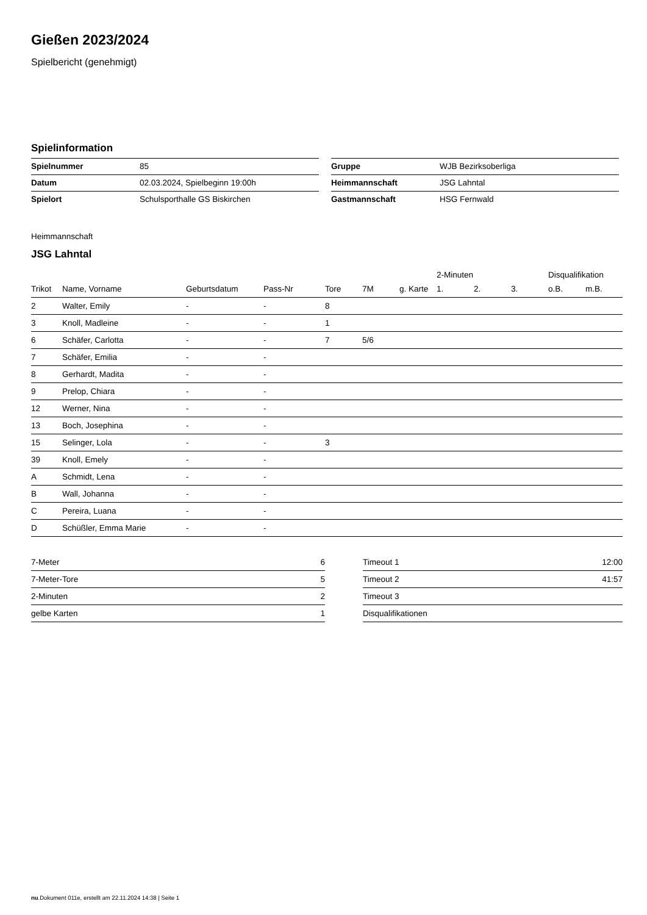Gießen 2023/2024
Spielbericht (genehmigt)
Spielinformation
| Spielnummer | 85 |
| Datum | 02.03.2024, Spielbeginn 19:00h |
| Spielort | Schulsporthalle GS Biskirchen |
| Gruppe | WJB Bezirksoberliga |
| Heimmannschaft | JSG Lahntal |
| Gastmannschaft | HSG Fernwald |
Heimmannschaft
JSG Lahntal
| | | | | | | | 2-Minuten | | | Disqualifikation | |
| --- | --- | --- | --- | --- | --- | --- | --- | --- | --- | --- | --- |
| Trikot | Name, Vorname | Geburtsdatum | Pass-Nr | Tore | 7M | g. Karte | 1. | 2. | 3. | o.B. | m.B. |
| 2 | Walter, Emily | - | - | 8 | | | | | | | |
| 3 | Knoll, Madleine | - | - | 1 | | | | | | | |
| 6 | Schäfer, Carlotta | - | - | 7 | 5/6 | | | | | | |
| 7 | Schäfer, Emilia | - | - | | | | | | | | |
| 8 | Gerhardt, Madita | - | - | | | | | | | | |
| 9 | Prelop, Chiara | - | - | | | | | | | | |
| 12 | Werner, Nina | - | - | | | | | | | | |
| 13 | Boch, Josephina | - | - | | | | | | | | |
| 15 | Selinger, Lola | - | - | 3 | | | | | | | |
| 39 | Knoll, Emely | - | - | | | | | | | | |
| A | Schmidt, Lena | - | - | | | | | | | | |
| B | Wall, Johanna | - | - | | | | | | | | |
| C | Pereira, Luana | - | - | | | | | | | | |
| D | Schüßler, Emma Marie | - | - | | | | | | | | |
| 7-Meter | 6 |
| 7-Meter-Tore | 5 |
| 2-Minuten | 2 |
| gelbe Karten | 1 |
| Timeout 1 | 12:00 |
| Timeout 2 | 41:57 |
| Timeout 3 | |
| Disqualifikationen | |
nu.Dokument 011e, erstellt am 22.11.2024 14:38 | Seite 1